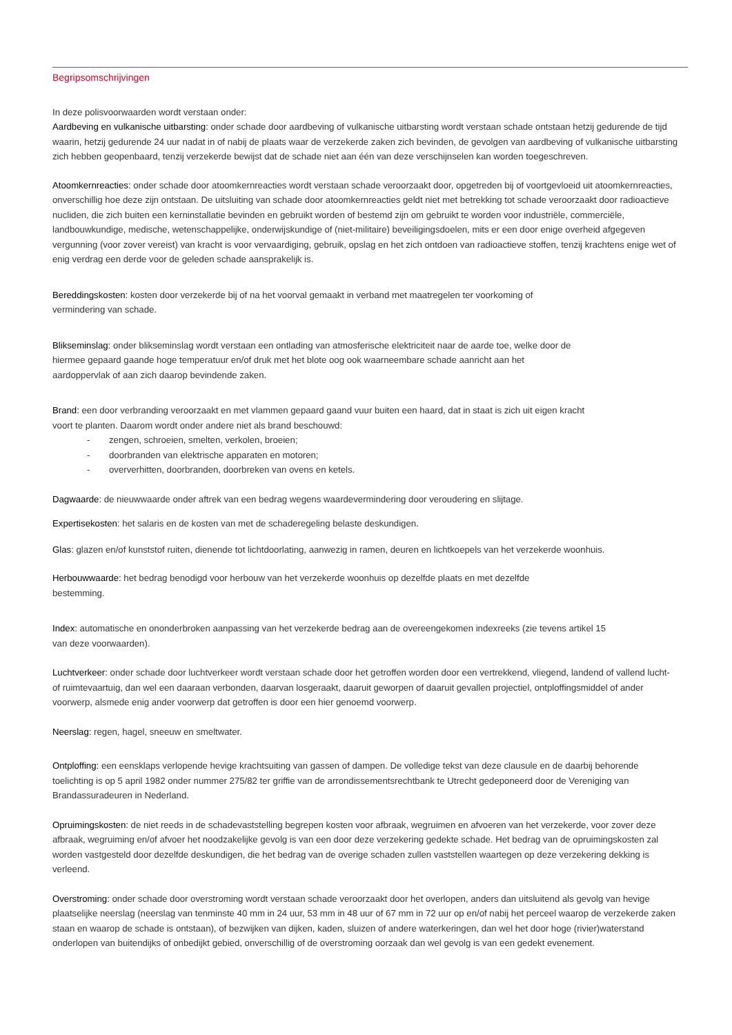Begripsomschrijvingen
In deze polisvoorwaarden wordt verstaan onder:
Aardbeving en vulkanische uitbarsting: onder schade door aardbeving of vulkanische uitbarsting wordt verstaan schade ontstaan hetzij gedurende de tijd waarin, hetzij gedurende 24 uur nadat in of nabij de plaats waar de verzekerde zaken zich bevinden, de gevolgen van aardbeving of vulkanische uitbarsting zich hebben geopenbaard, tenzij verzekerde bewijst dat de schade niet aan één van deze verschijnselen kan worden toegeschreven.
Atoomkernreacties: onder schade door atoomkernreacties wordt verstaan schade veroorzaakt door, opgetreden bij of voortgevloeid uit atoomkernreacties, onverschillig hoe deze zijn ontstaan. De uitsluiting van schade door atoomkernreacties geldt niet met betrekking tot schade veroorzaakt door radioactieve nucliden, die zich buiten een kerninstallatie bevinden en gebruikt worden of bestemd zijn om gebruikt te worden voor industriële, commerciële, landbouwkundige, medische, wetenschappelijke, onderwijskundige of (niet-militaire) beveiligingsdoelen, mits er een door enige overheid afgegeven vergunning (voor zover vereist) van kracht is voor vervaardiging, gebruik, opslag en het zich ontdoen van radioactieve stoffen, tenzij krachtens enige wet of enig verdrag een derde voor de geleden schade aansprakelijk is.
Bereddingskosten: kosten door verzekerde bij of na het voorval gemaakt in verband met maatregelen ter voorkoming of
vermindering van schade.
Blikseminslag: onder blikseminslag wordt verstaan een ontlading van atmosferische elektriciteit naar de aarde toe, welke door de
hiermee gepaard gaande hoge temperatuur en/of druk met het blote oog ook waarneembare schade aanricht aan het
aardoppervlak of aan zich daarop bevindende zaken.
Brand: een door verbranding veroorzaakt en met vlammen gepaard gaand vuur buiten een haard, dat in staat is zich uit eigen kracht
voort te planten. Daarom wordt onder andere niet als brand beschouwd:
- zengen, schroeien, smelten, verkolen, broeien;
- doorbranden van elektrische apparaten en motoren;
- oververhitten, doorbranden, doorbreken van ovens en ketels.
Dagwaarde: de nieuwwaarde onder aftrek van een bedrag wegens waardevermindering door veroudering en slijtage.
Expertisekosten: het salaris en de kosten van met de schaderegeling belaste deskundigen.
Glas: glazen en/of kunststof ruiten, dienende tot lichtdoorlating, aanwezig in ramen, deuren en lichtkoepels van het verzekerde woonhuis.
Herbouwwaarde: het bedrag benodigd voor herbouw van het verzekerde woonhuis op dezelfde plaats en met dezelfde
bestemming.
Index: automatische en ononderbroken aanpassing van het verzekerde bedrag aan de overeengekomen indexreeks (zie tevens artikel 15
van deze voorwaarden).
Luchtverkeer: onder schade door luchtverkeer wordt verstaan schade door het getroffen worden door een vertrekkend, vliegend, landend of vallend lucht- of ruimtevaartuig, dan wel een daaraan verbonden, daarvan losgeraakt, daaruit geworpen of daaruit gevallen projectiel, ontploffingsmiddel of ander voorwerp, alsmede enig ander voorwerp dat getroffen is door een hier genoemd voorwerp.
Neerslag: regen, hagel, sneeuw en smeltwater.
Ontploffing: een eensklaps verlopende hevige krachtsuiting van gassen of dampen. De volledige tekst van deze clausule en de daarbij behorende toelichting is op 5 april 1982 onder nummer 275/82 ter griffie van de arrondissementsrechtbank te Utrecht gedeponeerd door de Vereniging van Brandassuradeuren in Nederland.
Opruimingskosten: de niet reeds in de schadevaststelling begrepen kosten voor afbraak, wegruimen en afvoeren van het verzekerde, voor zover deze afbraak, wegruiming en/of afvoer het noodzakelijke gevolg is van een door deze verzekering gedekte schade. Het bedrag van de opruimingskosten zal worden vastgesteld door dezelfde deskundigen, die het bedrag van de overige schaden zullen vaststellen waartegen op deze verzekering dekking is verleend.
Overstroming: onder schade door overstroming wordt verstaan schade veroorzaakt door het overlopen, anders dan uitsluitend als gevolg van hevige plaatselijke neerslag (neerslag van tenminste 40 mm in 24 uur, 53 mm in 48 uur of 67 mm in 72 uur op en/of nabij het perceel waarop de verzekerde zaken staan en waarop de schade is ontstaan), of bezwijken van dijken, kaden, sluizen of andere waterkeringen, dan wel het door hoge (rivier)waterstand onderlopen van buitendijks of onbedijkt gebied, onverschillig of de overstroming oorzaak dan wel gevolg is van een gedekt evenement.